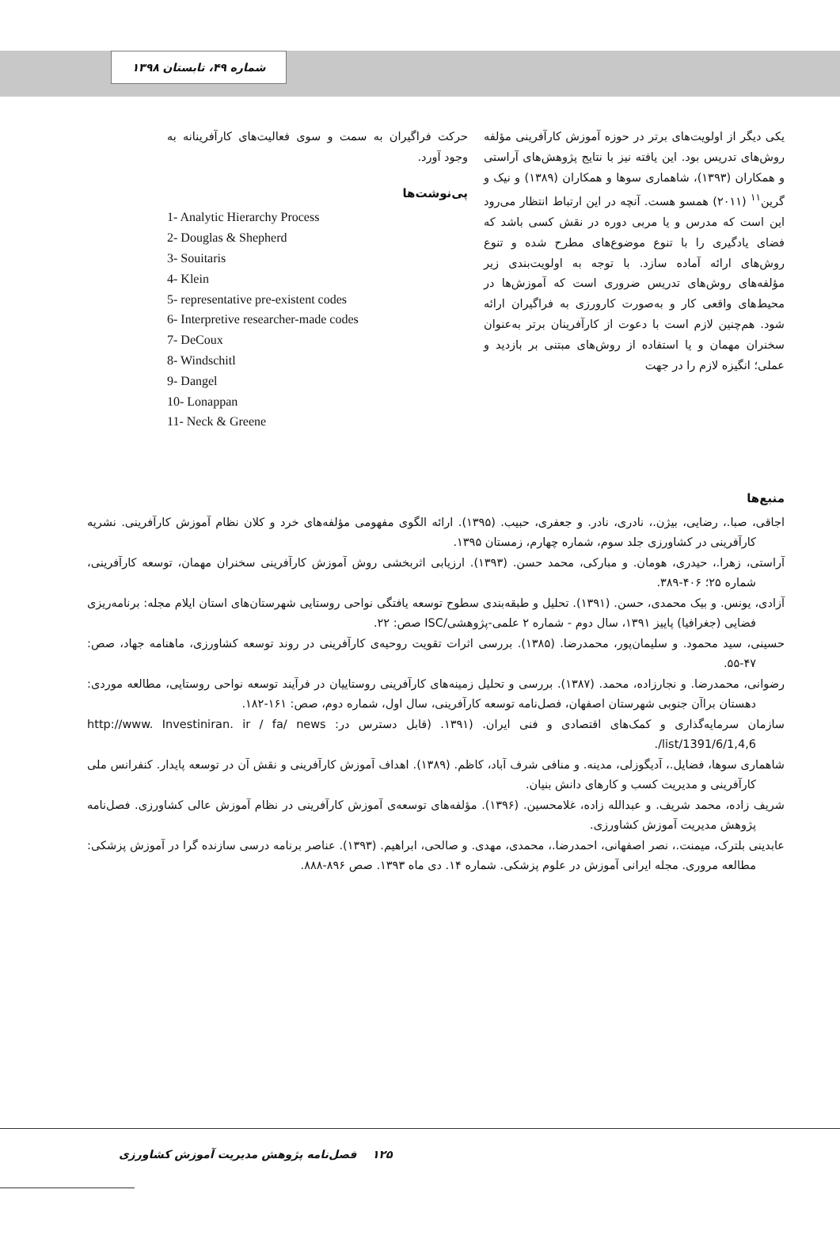شماره ۴۹، تابستان ۱۳۹۸
یکی دیگر از اولویت‌های برتر در حوزه آموزش کارآفرینی مؤلفه روش‌های تدریس بود. این یافته نیز با نتایج پژوهش‌های آراستی و همکاران (۱۳۹۳)، شاهماری سوها و همکاران (۱۳۸۹) و نیک و گرین<sup>۱۱</sup> (۲۰۱۱) همسو هست. آنچه در این ارتباط انتظار می‌رود این است که مدرس و یا مربی دوره در نقش کسی باشد که فضای یادگیری را با تنوع موضوع‌های مطرح شده و تنوع روش‌های ارائه آماده سازد. با توجه به اولویت‌بندی زیر مؤلفه‌های روش‌های تدریس ضروری است که آموزش‌ها در محیط‌های واقعی کار و به‌صورت کارورزی به فراگیران ارائه شود. هم‌چنین لازم است با دعوت از کارآفرینان برتر به‌عنوان سخنران مهمان و یا استفاده از روش‌های مبتنی بر بازدید و عملی؛ انگیزه لازم را در جهت
حرکت فراگیران به سمت و سوی فعالیت‌های کارآفرینانه به وجود آورد.
پی‌نوشت‌ها
1- Analytic Hierarchy Process
2- Douglas & Shepherd
3- Souitaris
4- Klein
5- representative pre-existent codes
6- Interpretive researcher-made codes
7- DeCoux
8- Windschitl
9- Dangel
10- Lonappan
11- Neck & Greene
منبع‌ها
اجاقی، صبا.، رضایی، بیژن.، نادری، نادر. و جعفری، حبیب. (۱۳۹۵). ارائه الگوی مفهومی مؤلفه‌های خرد و کلان نظام آموزش کارآفرینی. نشریه کارآفرینی در کشاورزی جلد سوم، شماره چهارم، زمستان ۱۳۹۵.
آراستی، زهرا.، حیدری، هومان. و مبارکی، محمد حسن. (۱۳۹۳). ارزیابی اثربخشی روش آموزش کارآفرینی سخنران مهمان، توسعه کارآفرینی، شماره ۲۵؛ ۴۰۶-۳۸۹.
آزادی، یونس. و بیک محمدی، حسن. (۱۳۹۱). تحلیل و طبقه‌بندی سطوح توسعه یافتگی نواحی روستایی شهرستان‌های استان ایلام مجله: برنامه‌ریزی فضایی (جغرافیا) پاییز ۱۳۹۱، سال دوم - شماره ۲ علمی-پژوهشی/ISC صص: ۲۲.
حسینی، سید محمود. و سلیمان‌پور، محمدرضا. (۱۳۸۵). بررسی اثرات تقویت روحیه‌ی کارآفرینی در روند توسعه کشاورزی، ماهنامه جهاد، صص: ۴۷-۵۵.
رضوانی، محمدرضا. و نجارزاده، محمد. (۱۳۸۷). بررسی و تحلیل زمینه‌های کارآفرینی روستاییان در فرآیند توسعه نواحی روستایی، مطالعه موردی: دهستان براآن جنوبی شهرستان اصفهان، فصل‌نامه توسعه کارآفرینی، سال اول، شماره دوم، صص: ۱۶۱-۱۸۲.
سازمان سرمایه‌گذاری و کمک‌های اقتصادی و فنی ایران. (۱۳۹۱. (قابل دسترس در: http://www. Investiniran. ir / fa/ news /list/1391/6/1,4,6.
شاهماری سوها، فضایل.، آدیگوزلی، مدینه. و منافی شرف آباد، کاظم. (۱۳۸۹). اهداف آموزش کارآفرینی و نقش آن در توسعه پایدار. کنفرانس ملی کارآفرینی و مدیریت کسب و کارهای دانش بنیان.
شریف زاده، محمد شریف. و عبدالله زاده، غلامحسین. (۱۳۹۶). مؤلفه‌های توسعه‌ی آموزش کارآفرینی در نظام آموزش عالی کشاورزی. فصل‌نامه پژوهش مدیریت آموزش کشاورزی.
عابدینی بلترک، میمنت.، نصر اصفهانی، احمدرضا.، محمدی، مهدی. و صالحی، ابراهیم. (۱۳۹۳). عناصر برنامه درسی سازنده گرا در آموزش پزشکی: مطالعه مروری. مجله ایرانی آموزش در علوم پزشکی. شماره ۱۴. دی ماه ۱۳۹۳. صص ۸۹۶-۸۸۸.
۱۲۵ فصل‌نامه پژوهش مدیریت آموزش کشاورزی